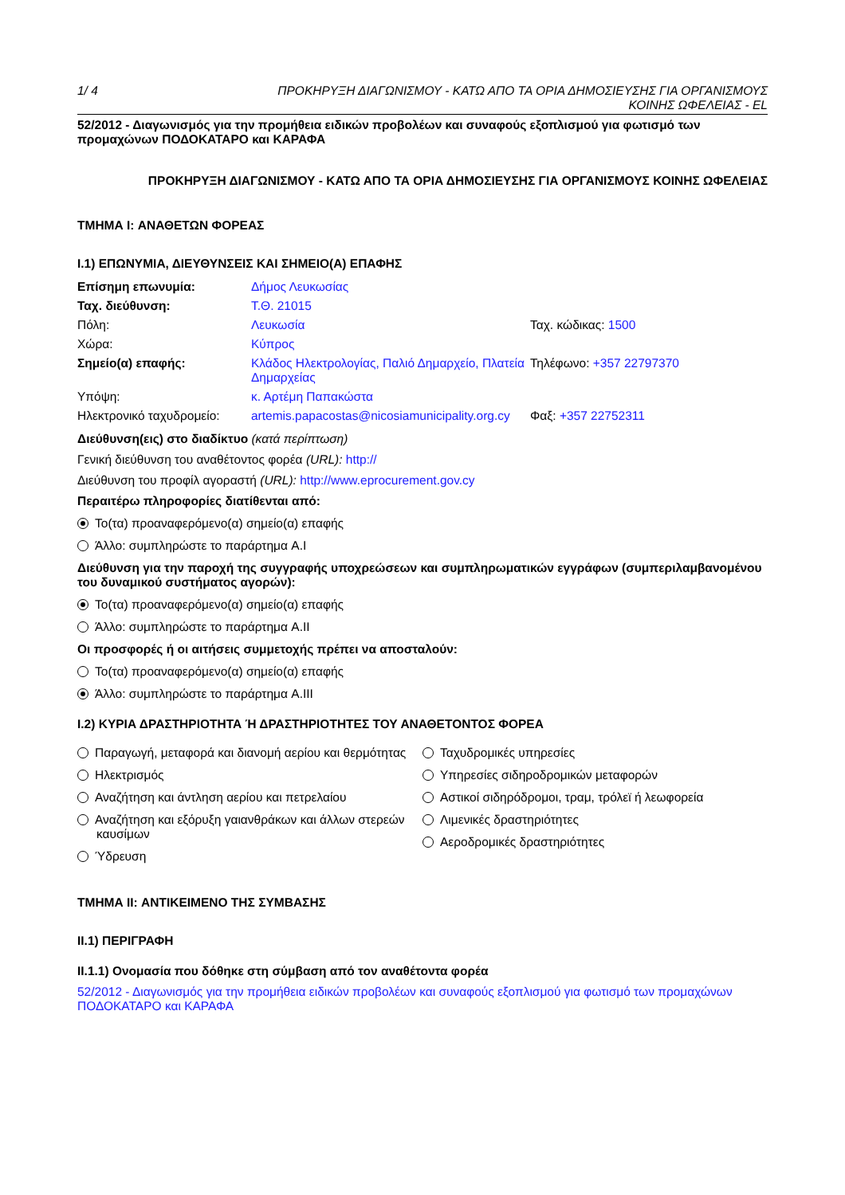1/ 4 ΠΡΟΚΗΡΥΞΗ ΔΙΑΓΩΝΙΣΜΟΥ - ΚΑΤΩ ΑΠΟ ΤΑ ΟΡΙΑ ΔΗΜΟΣΙΕΥΣΗΣ ΓΙΑ ΟΡΓΑΝΙΣΜΟΥΣ
ΚΟΙΝΗΣ ΩΦΕΛΕΙΑΣ - EL
52/2012 - Διαγωνισμός για την προμήθεια ειδικών προβολέων και συναφούς εξοπλισμού για φωτισμό των προμαχώνων ΠΟΔΟΚΑΤΑΡΟ και ΚΑΡΑΦΑ
ΠΡΟΚΗΡΥΞΗ ΔΙΑΓΩΝΙΣΜΟΥ - ΚΑΤΩ ΑΠΟ ΤΑ ΟΡΙΑ ΔΗΜΟΣΙΕΥΣΗΣ ΓΙΑ ΟΡΓΑΝΙΣΜΟΥΣ ΚΟΙΝΗΣ ΩΦΕΛΕΙΑΣ
ΤΜΗΜΑ I: ΑΝΑΘΕΤΩΝ ΦΟΡΕΑΣ
I.1) ΕΠΩΝΥΜΙΑ, ΔΙΕΥΘΥΝΣΕΙΣ ΚΑΙ ΣΗΜΕΙΟ(Α) ΕΠΑΦΗΣ
| Επίσημη επωνυμία: | Δήμος Λευκωσίας | |
| Ταχ. διεύθυνση: | Τ.Θ. 21015 | |
| Πόλη: | Λευκωσία | Ταχ. κώδικας: 1500 |
| Χώρα: | Κύπρος | |
| Σημείο(α) επαφής: | Κλάδος Ηλεκτρολογίας, Παλιό Δημαρχείο, Πλατεία Δημαρχείας | Τηλέφωνο: +357 22797370 |
| Υπόψη: | κ. Αρτέμη Παπακώστα | |
| Ηλεκτρονικό ταχυδρομείο: | artemis.papacostas@nicosiamunicipality.org.cy | Φαξ: +357 22752311 |
Διεύθυνση(εις) στο διαδίκτυο (κατά περίπτωση)
Γενική διεύθυνση του αναθέτοντος φορέα (URL): http://
Διεύθυνση του προφίλ αγοραστή (URL): http://www.eprocurement.gov.cy
Περαιτέρω πληροφορίες διατίθενται από:
Το(τα) προαναφερόμενο(α) σημείο(α) επαφής
Άλλο: συμπληρώστε το παράρτημα A.I
Διεύθυνση για την παροχή της συγγραφής υποχρεώσεων και συμπληρωματικών εγγράφων (συμπεριλαμβανομένου του δυναμικού συστήματος αγορών):
Το(τα) προαναφερόμενο(α) σημείο(α) επαφής
Άλλο: συμπληρώστε το παράρτημα A.II
Οι προσφορές ή οι αιτήσεις συμμετοχής πρέπει να αποσταλούν:
Το(τα) προαναφερόμενο(α) σημείο(α) επαφής
Άλλο: συμπληρώστε το παράρτημα A.III
I.2) ΚΥΡΙΑ ΔΡΑΣΤΗΡΙΟΤΗΤΑ Ή ΔΡΑΣΤΗΡΙΟΤΗΤΕΣ ΤΟΥ ΑΝΑΘΕΤΟΝΤΟΣ ΦΟΡΕΑ
Παραγωγή, μεταφορά και διανομή αερίου και θερμότητας
Ηλεκτρισμός
Αναζήτηση και άντληση αερίου και πετρελαίου
Αναζήτηση και εξόρυξη γαιανθράκων και άλλων στερεών καυσίμων
Ύδρευση
Ταχυδρομικές υπηρεσίες
Υπηρεσίες σιδηροδρομικών μεταφορών
Αστικοί σιδηρόδρομοι, τραμ, τρόλεϊ ή λεωφορεία
Λιμενικές δραστηριότητες
Αεροδρομικές δραστηριότητες
ΤΜΗΜΑ II: ΑΝΤΙΚΕΙΜΕΝΟ ΤΗΣ ΣΥΜΒΑΣΗΣ
II.1) ΠΕΡΙΓΡΑΦΗ
II.1.1) Ονομασία που δόθηκε στη σύμβαση από τον αναθέτοντα φορέα
52/2012 - Διαγωνισμός για την προμήθεια ειδικών προβολέων και συναφούς εξοπλισμού για φωτισμό των προμαχώνων ΠΟΔΟΚΑΤΑΡΟ και ΚΑΡΑΦΑ